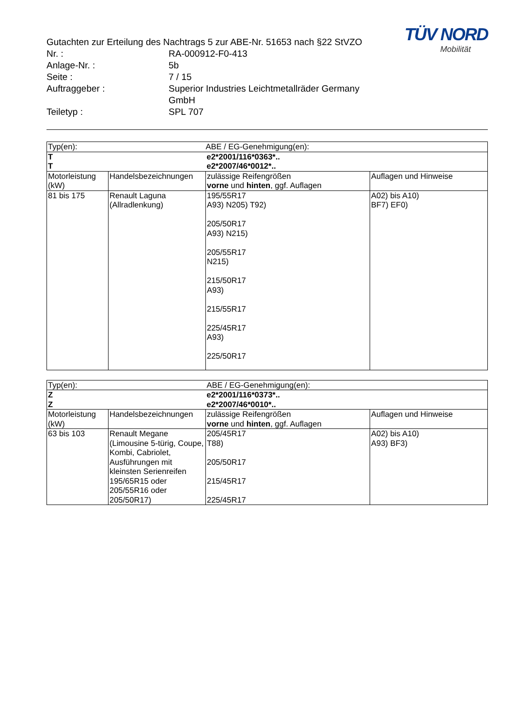TÜV NORD
Mobilität
Gutachten zur Erteilung des Nachtrags 5 zur ABE-Nr. 51653 nach §22 StVZO
| Nr. : | RA-000912-F0-413 |
| Anlage-Nr. : | 5b |
| Seite : | 7 / 15 |
| Auftraggeber : | Superior Industries Leichtmetallräder Germany GmbH |
| Teiletyp : | SPL 707 |
| Typ(en): | | ABE / EG-Genehmigung(en): | |
| --- | --- | --- | --- |
| T T | | e2*2001/116*0363*.. e2*2007/46*0012*.. | |
| Motorleistung (kW) | Handelsbezeichnungen | zulässige Reifengrößen vorne und hinten , ggf. Auflagen | Auflagen und Hinweise |
| 81 bis 175 | Renault Laguna (Allradlenkung) | 195/55R17 A93) N205) T92) 205/50R17 A93) N215) 205/55R17 N215) 215/50R17 A93) 215/55R17 225/45R17 A93) 225/50R17 | A02) bis A10) BF7) EF0) |
| Typ(en): | | ABE / EG-Genehmigung(en): | |
| --- | --- | --- | --- |
| Z Z | | e2*2001/116*0373*.. e2*2007/46*0010*.. | |
| Motorleistung (kW) | Handelsbezeichnungen | zulässige Reifengrößen vorne und hinten , ggf. Auflagen | Auflagen und Hinweise |
| 63 bis 103 | Renault Megane (Limousine 5-türig, Coupe, Kombi, Cabriolet, Ausführungen mit kleinsten Serienreifen 195/65R15 oder 205/55R16 oder 205/50R17) | 205/45R17 T88) 205/50R17 215/45R17 225/45R17 | A02) bis A10) A93) BF3) |